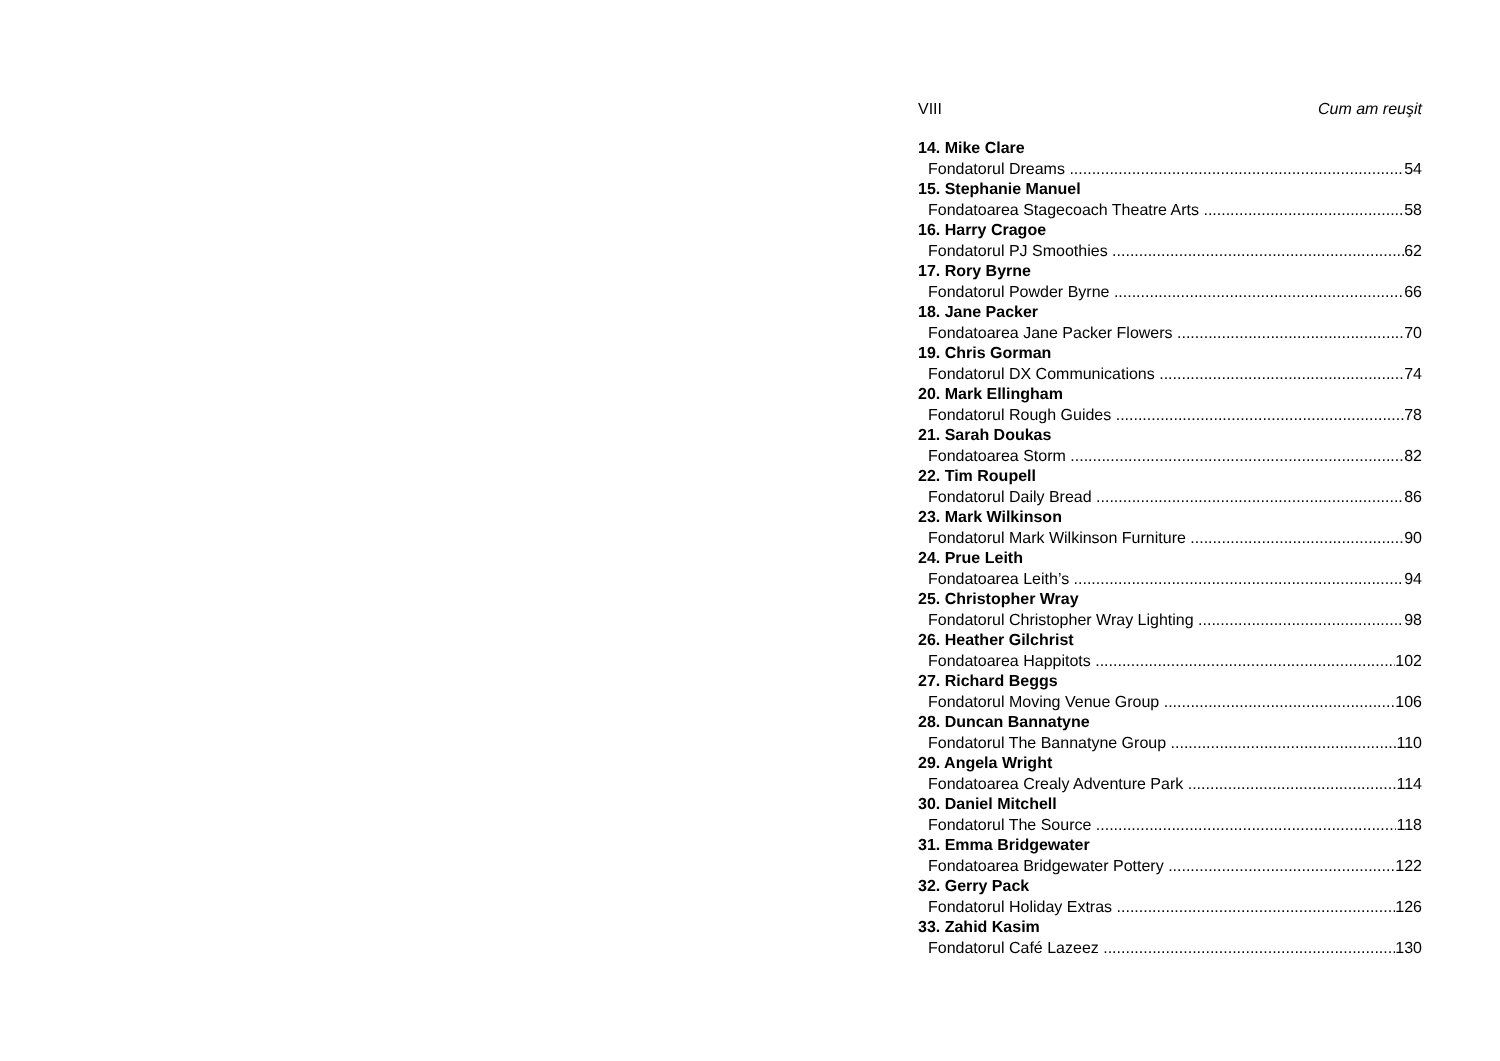VIII Cum am reuşit
14. Mike Clare
Fondatorul Dreams 54
15. Stephanie Manuel
Fondatoarea Stagecoach Theatre Arts 58
16. Harry Cragoe
Fondatorul PJ Smoothies 62
17. Rory Byrne
Fondatorul Powder Byrne 66
18. Jane Packer
Fondatoarea Jane Packer Flowers 70
19. Chris Gorman
Fondatorul DX Communications 74
20. Mark Ellingham
Fondatorul Rough Guides 78
21. Sarah Doukas
Fondatoarea Storm 82
22. Tim Roupell
Fondatorul Daily Bread 86
23. Mark Wilkinson
Fondatorul Mark Wilkinson Furniture 90
24. Prue Leith
Fondatoarea Leith’s 94
25. Christopher Wray
Fondatorul Christopher Wray Lighting 98
26. Heather Gilchrist
Fondatoarea Happitots 102
27. Richard Beggs
Fondatorul Moving Venue Group 106
28. Duncan Bannatyne
Fondatorul The Bannatyne Group 110
29. Angela Wright
Fondatoarea Crealy Adventure Park 114
30. Daniel Mitchell
Fondatorul The Source 118
31. Emma Bridgewater
Fondatoarea Bridgewater Pottery 122
32. Gerry Pack
Fondatorul Holiday Extras 126
33. Zahid Kasim
Fondatorul Café Lazeez 130